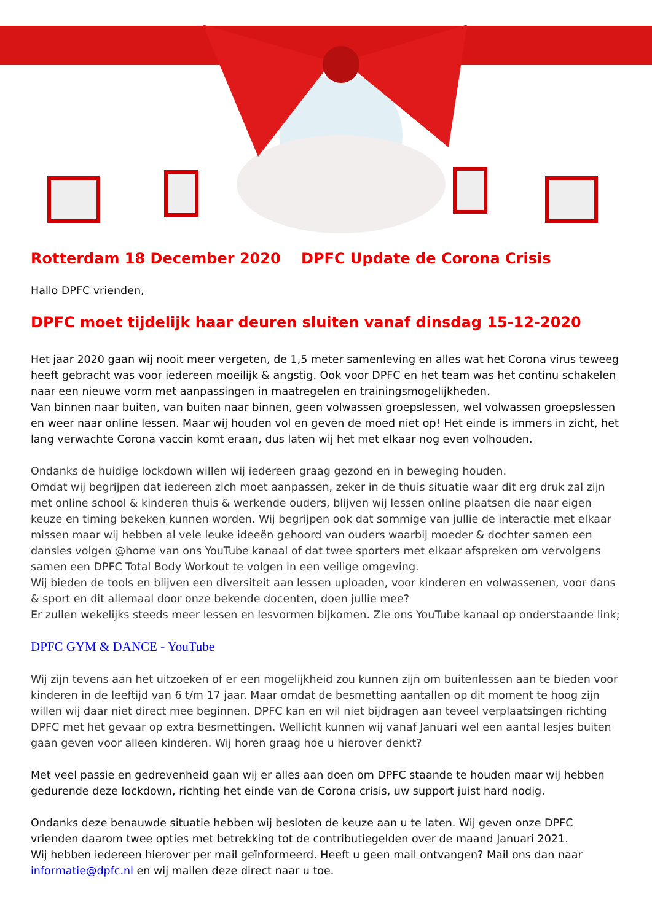Rotterdam 18 December 2020 DPFC Update de Corona Crisis
Hallo DPFC vrienden,
DPFC moet tijdelijk haar deuren sluiten vanaf dinsdag 15-12-2020
Het jaar 2020 gaan wij nooit meer vergeten, de 1,5 meter samenleving en alles wat het Corona virus teweeg heeft gebracht was voor iedereen moeilijk & angstig. Ook voor DPFC en het team was het continu schakelen naar een nieuwe vorm met aanpassingen in maatregelen en trainingsmogelijkheden.
Van binnen naar buiten, van buiten naar binnen, geen volwassen groepslessen, wel volwassen groepslessen en weer naar online lessen. Maar wij houden vol en geven de moed niet op! Het einde is immers in zicht, het lang verwachte Corona vaccin komt eraan, dus laten wij het met elkaar nog even volhouden.
Ondanks de huidige lockdown willen wij iedereen graag gezond en in beweging houden.
Omdat wij begrijpen dat iedereen zich moet aanpassen, zeker in de thuis situatie waar dit erg druk zal zijn met online school & kinderen thuis & werkende ouders, blijven wij lessen online plaatsen die naar eigen keuze en timing bekeken kunnen worden. Wij begrijpen ook dat sommige van jullie de interactie met elkaar missen maar wij hebben al vele leuke ideeën gehoord van ouders waarbij moeder & dochter samen een dansles volgen @home van ons YouTube kanaal of dat twee sporters met elkaar afspreken om vervolgens samen een DPFC Total Body Workout te volgen in een veilige omgeving.
Wij bieden de tools en blijven een diversiteit aan lessen uploaden, voor kinderen en volwassenen, voor dans & sport en dit allemaal door onze bekende docenten, doen jullie mee?
Er zullen wekelijks steeds meer lessen en lesvormen bijkomen. Zie ons YouTube kanaal op onderstaande link;
DPFC GYM & DANCE - YouTube
Wij zijn tevens aan het uitzoeken of er een mogelijkheid zou kunnen zijn om buitenlessen aan te bieden voor kinderen in de leeftijd van 6 t/m 17 jaar. Maar omdat de besmetting aantallen op dit moment te hoog zijn willen wij daar niet direct mee beginnen. DPFC kan en wil niet bijdragen aan teveel verplaatsingen richting DPFC met het gevaar op extra besmettingen. Wellicht kunnen wij vanaf Januari wel een aantal lesjes buiten gaan geven voor alleen kinderen. Wij horen graag hoe u hierover denkt?
Met veel passie en gedrevenheid gaan wij er alles aan doen om DPFC staande te houden maar wij hebben gedurende deze lockdown, richting het einde van de Corona crisis, uw support juist hard nodig.
Ondanks deze benauwde situatie hebben wij besloten de keuze aan u te laten. Wij geven onze DPFC vrienden daarom twee opties met betrekking tot de contributiegelden over de maand Januari 2021.
Wij hebben iedereen hierover per mail geïnformeerd. Heeft u geen mail ontvangen? Mail ons dan naar informatie@dpfc.nl en wij mailen deze direct naar u toe.